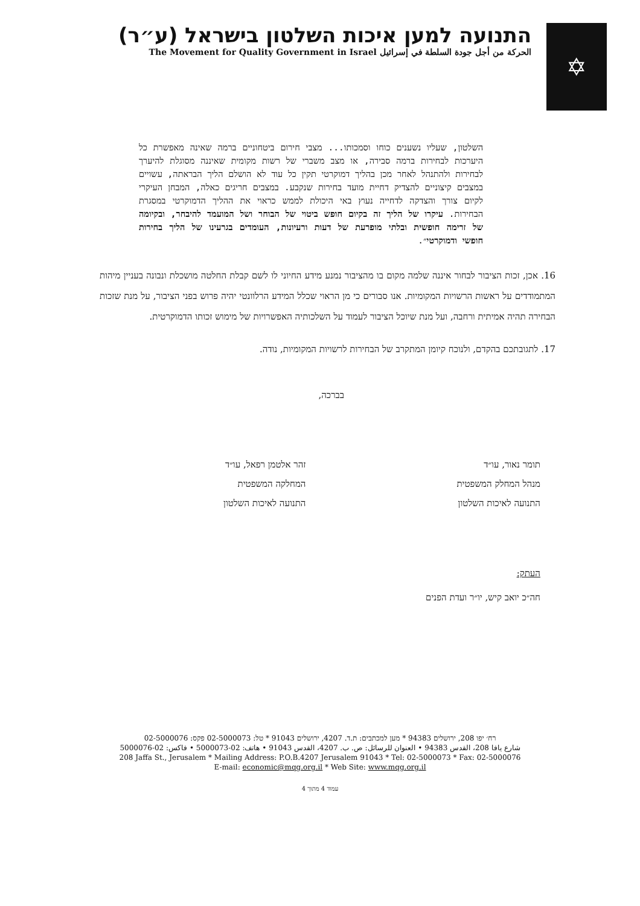✡
התנועה למען איכות השלטון בישראל (ע״ר)
الحركة من أجل جودة السلطة في إسرائيل The Movement for Quality Government in Israel
השלטון, שעליו נשענים כוחו וסמכותו... מצבי חירום ביטחוניים ברמה שאינה מאפשרת כל היערכות לבחירות ברמה סבירה, או מצב משברי של רשות מקומית שאיננה מסוגלת להיערך לבחירות ולהתנהל לאחר מכן בהליך דמוקרטי תקין כל עוד לא הושלם הליך הבראתה, עשויים במצבים קיצוניים להצדיק דחיית מועד בחירות שנקבע. במצבים חריגים כאלה, המבחן העיקרי לקיום צורך והצדקה לדחייה נעוץ באי היכולת לממש כראוי את ההליך הדמוקרטי במסגרת הבחירות. עיקרו של הליך זה בקיום חופש ביטוי של הבוחר ושל המועמד להיבחר, ובקיומה של זרימה חופשית ובלתי מופרעת של דעות ורעיונות, העומדים בגרעינו של הליך בחירות חופשי ודמוקרטי״.
16. אכן, זכות הציבור לבחור איננה שלמה מקום בו מהציבור נמנע מידע החיוני לו לשם קבלת החלטה מושכלת ונבונה בעניין מיהות המתמודדים על ראשות הרשויות המקומיות. אנו סבורים כי מן הראוי שכלל המידע הרלוונטי יהיה פרוש בפני הציבור, על מנת שזכות הבחירה תהיה אמיתית ורחבה, ועל מנת שיוכל הציבור לעמוד על השלכותיה האפשרויות של מימוש זכותו הדמוקרטית.
17. לתגובתכם בהקדם, ולנוכח קיומן המתקרב של הבחירות לרשויות המקומיות, נודה.
בברכה,
תומר נאור, עו״ד
מנהל המחלק המשפטית
התנועה לאיכות השלטון
זהר אלטמן רפאל, עו״ד
המחלקה המשפטית
התנועה לאיכות השלטון
העתק:
חה״כ יואב קיש, יו״ר ועדת הפנים
רח׳ יפו 208, ירושלים 94383 * מען למכתבים: ת.ד. 4207, ירושלים 91043 * טל: 02-5000073 פקס: 02-5000076
شارع يافا 208، القدس 94383 • العنوان للرسائل: ص. ب. 4207، القدس 91043 • هاتف: 02-5000073 • فاكس: 02-5000076
208 Jaffa St., Jerusalem * Mailing Address: P.O.B.4207 Jerusalem 91043 * Tel: 02-5000073 * Fax: 02-5000076
E-mail: economic@mqg.org.il * Web Site: www.mqg.org.il
עמוד 4 מתוך 4